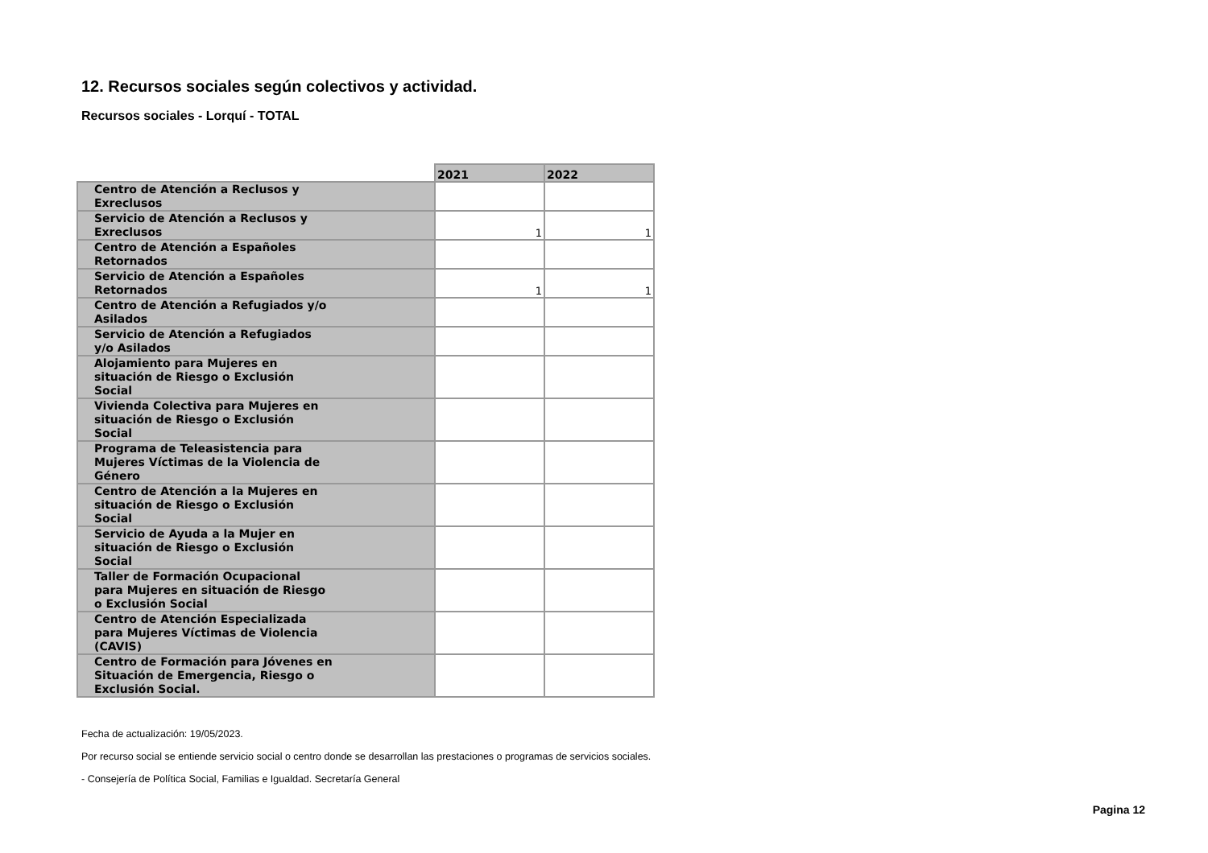12. Recursos sociales según colectivos y actividad.
Recursos sociales - Lorquí - TOTAL
| | 2021 | 2022 |
| --- | --- | --- |
| Centro de Atención a Reclusos y Exreclusos | | |
| Servicio de Atención a Reclusos y Exreclusos | 1 | 1 |
| Centro de Atención a Españoles Retornados | | |
| Servicio de Atención a Españoles Retornados | 1 | 1 |
| Centro de Atención a Refugiados y/o Asilados | | |
| Servicio de Atención a Refugiados y/o Asilados | | |
| Alojamiento para Mujeres en situación de Riesgo o Exclusión Social | | |
| Vivienda Colectiva para Mujeres en situación de Riesgo o Exclusión Social | | |
| Programa de Teleasistencia para Mujeres Víctimas de la Violencia de Género | | |
| Centro de Atención a la Mujeres en situación de Riesgo o Exclusión Social | | |
| Servicio de Ayuda a la Mujer en situación de Riesgo o Exclusión Social | | |
| Taller de Formación Ocupacional para Mujeres en situación de Riesgo o Exclusión Social | | |
| Centro de Atención Especializada para Mujeres Víctimas de Violencia (CAVIS) | | |
| Centro de Formación para Jóvenes en Situación de Emergencia, Riesgo o Exclusión Social. | | |
Fecha de actualización: 19/05/2023.
Por recurso social se entiende servicio social o centro donde se desarrollan las prestaciones o programas de servicios sociales.
- Consejería de Política Social, Familias e Igualdad. Secretaría General
Pagina 12